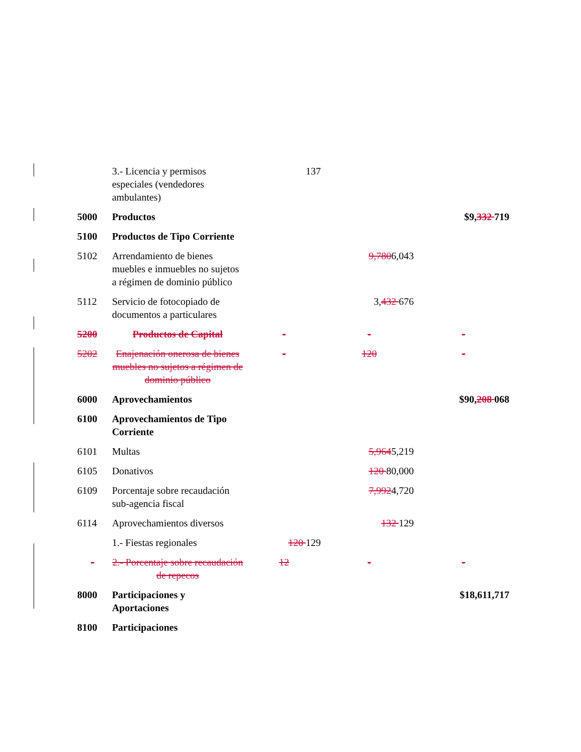| | 3.- Licencia y permisos especiales (vendedores ambulantes) | 137 | | |
| 5000 | Productos | | | $9, 332 719 |
| 5100 | Productos de Tipo Corriente | | | |
| 5102 | Arrendamiento de bienes muebles e inmuebles no sujetos a régimen de dominio público | | 9,780 6,043 | |
| 5112 | Servicio de fotocopiado de documentos a particulares | | 3, 432 676 | |
| 5200 | Productos de Capital | - | - | - |
| 5202 | Enajenación onerosa de bienes muebles no sujetos a régimen de dominio público | - | 120 | - |
| 6000 | Aprovechamientos | | | $90, 208 068 |
| 6100 | Aprovechamientos de Tipo Corriente | | | |
| 6101 | Multas | | 5,964 5,219 | |
| 6105 | Donativos | | 120 80,000 | |
| 6109 | Porcentaje sobre recaudación sub-agencia fiscal | | 7,992 4,720 | |
| 6114 | Aprovechamientos diversos | | 132 129 | |
| | 1.- Fiestas regionales | 120 129 | | |
| - | 2.- Porcentaje sobre recaudación de repecos | 12 | - | - |
| 8000 | Participaciones y Aportaciones | | | $18,611,717 |
| 8100 | Participaciones | | | |